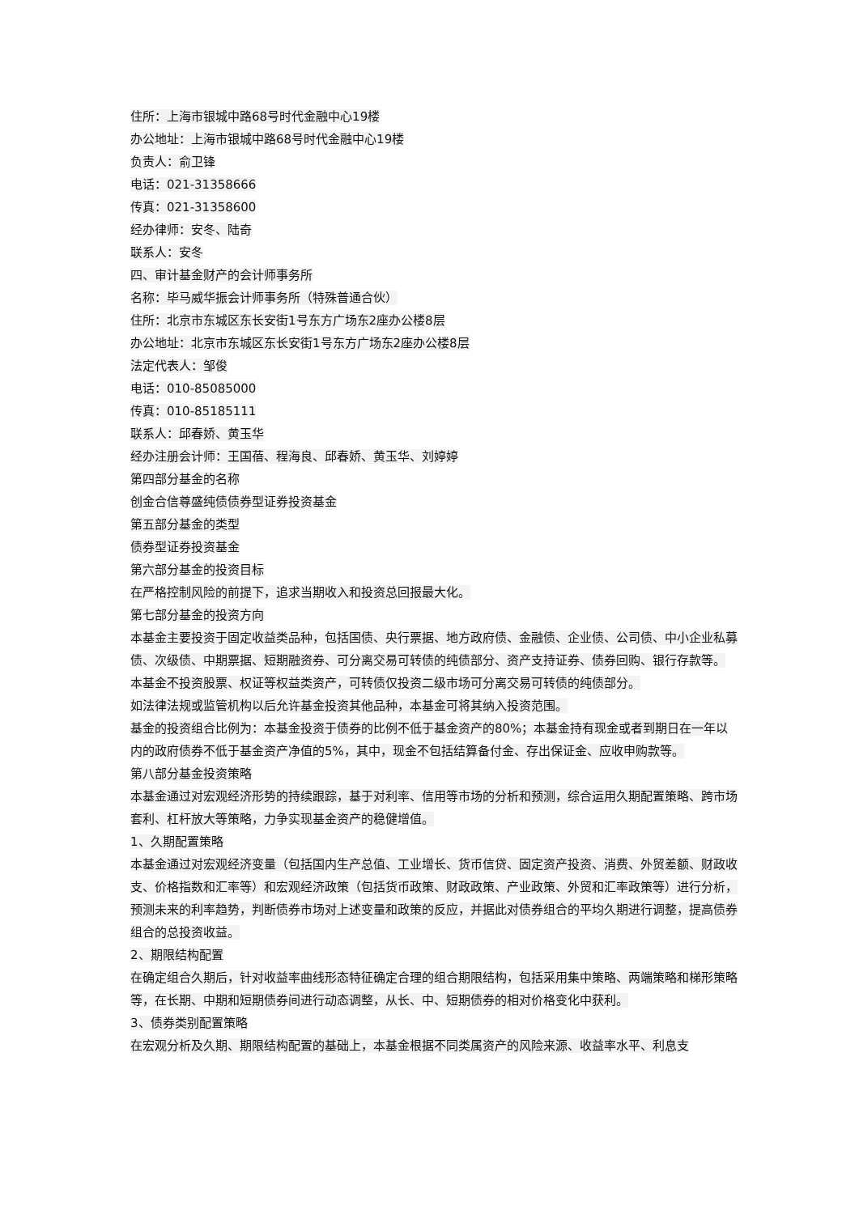住所：上海市银城中路68号时代金融中心19楼
办公地址：上海市银城中路68号时代金融中心19楼
负责人：俞卫锋
电话：021-31358666
传真：021-31358600
经办律师：安冬、陆奇
联系人：安冬
四、审计基金财产的会计师事务所
名称：毕马威华振会计师事务所（特殊普通合伙）
住所：北京市东城区东长安街1号东方广场东2座办公楼8层
办公地址：北京市东城区东长安街1号东方广场东2座办公楼8层
法定代表人：邹俊
电话：010-85085000
传真：010-85185111
联系人：邱春娇、黄玉华
经办注册会计师：王国蓓、程海良、邱春娇、黄玉华、刘婷婷
第四部分基金的名称
创金合信尊盛纯债债券型证券投资基金
第五部分基金的类型
债券型证券投资基金
第六部分基金的投资目标
在严格控制风险的前提下，追求当期收入和投资总回报最大化。
第七部分基金的投资方向
本基金主要投资于固定收益类品种，包括国债、央行票据、地方政府债、金融债、企业债、公司债、中小企业私募债、次级债、中期票据、短期融资券、可分离交易可转债的纯债部分、资产支持证券、债券回购、银行存款等。
本基金不投资股票、权证等权益类资产，可转债仅投资二级市场可分离交易可转债的纯债部分。
如法律法规或监管机构以后允许基金投资其他品种，本基金可将其纳入投资范围。
基金的投资组合比例为：本基金投资于债券的比例不低于基金资产的80%；本基金持有现金或者到期日在一年以内的政府债券不低于基金资产净值的5%，其中，现金不包括结算备付金、存出保证金、应收申购款等。
第八部分基金投资策略
本基金通过对宏观经济形势的持续跟踪，基于对利率、信用等市场的分析和预测，综合运用久期配置策略、跨市场套利、杠杆放大等策略，力争实现基金资产的稳健增值。
1、久期配置策略
本基金通过对宏观经济变量（包括国内生产总值、工业增长、货币信贷、固定资产投资、消费、外贸差额、财政收支、价格指数和汇率等）和宏观经济政策（包括货币政策、财政政策、产业政策、外贸和汇率政策等）进行分析，预测未来的利率趋势，判断债券市场对上述变量和政策的反应，并据此对债券组合的平均久期进行调整，提高债券组合的总投资收益。
2、期限结构配置
在确定组合久期后，针对收益率曲线形态特征确定合理的组合期限结构，包括采用集中策略、两端策略和梯形策略等，在长期、中期和短期债券间进行动态调整，从长、中、短期债券的相对价格变化中获利。
3、债券类别配置策略
在宏观分析及久期、期限结构配置的基础上，本基金根据不同类属资产的风险来源、收益率水平、利息支